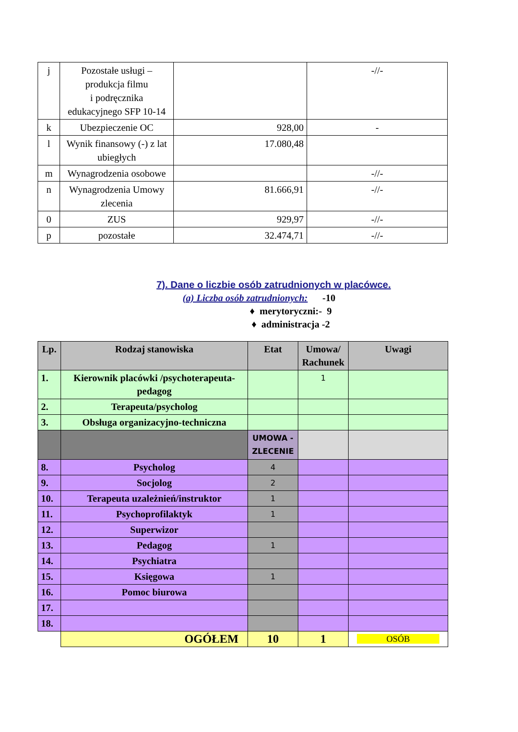| j | Pozostałe usługi – produkcja filmu i podręcznika edukacyjnego SFP 10-14 | | -//- |
| k | Ubezpieczenie OC | 928,00 | - |
| l | Wynik finansowy (-) z lat ubiegłych | 17.080,48 | |
| m | Wynagrodzenia osobowe | | -//- |
| n | Wynagrodzenia Umowy zlecenia | 81.666,91 | -//- |
| 0 | ZUS | 929,97 | -//- |
| p | pozostałe | 32.474,71 | -//- |
7). Dane o liczbie osób zatrudnionych w placówce.
(a) Liczba osób zatrudnionych: -10
♦ merytoryczni:- 9
♦ administracja -2
| Lp. | Rodzaj stanowiska | Etat | Umowa/ Rachunek | Uwagi |
| --- | --- | --- | --- | --- |
| 1. | Kierownik placówki /psychoterapeuta-pedagog | | 1 | |
| 2. | Terapeuta/psycholog | | | |
| 3. | Obsługa organizacyjno-techniczna | | | |
| | | UMOWA - ZLECENIE | | |
| 8. | Psycholog | 4 | | |
| 9. | Socjolog | 2 | | |
| 10. | Terapeuta uzależnień/instruktor | 1 | | |
| 11. | Psychoprofilaktyk | 1 | | |
| 12. | Superwizor | | | |
| 13. | Pedagog | 1 | | |
| 14. | Psychiatra | | | |
| 15. | Księgowa | 1 | | |
| 16. | Pomoc biurowa | | | |
| 17. | | | | |
| 18. | | | | |
| | OGÓŁEM | 10 | 1 | OSÓB |